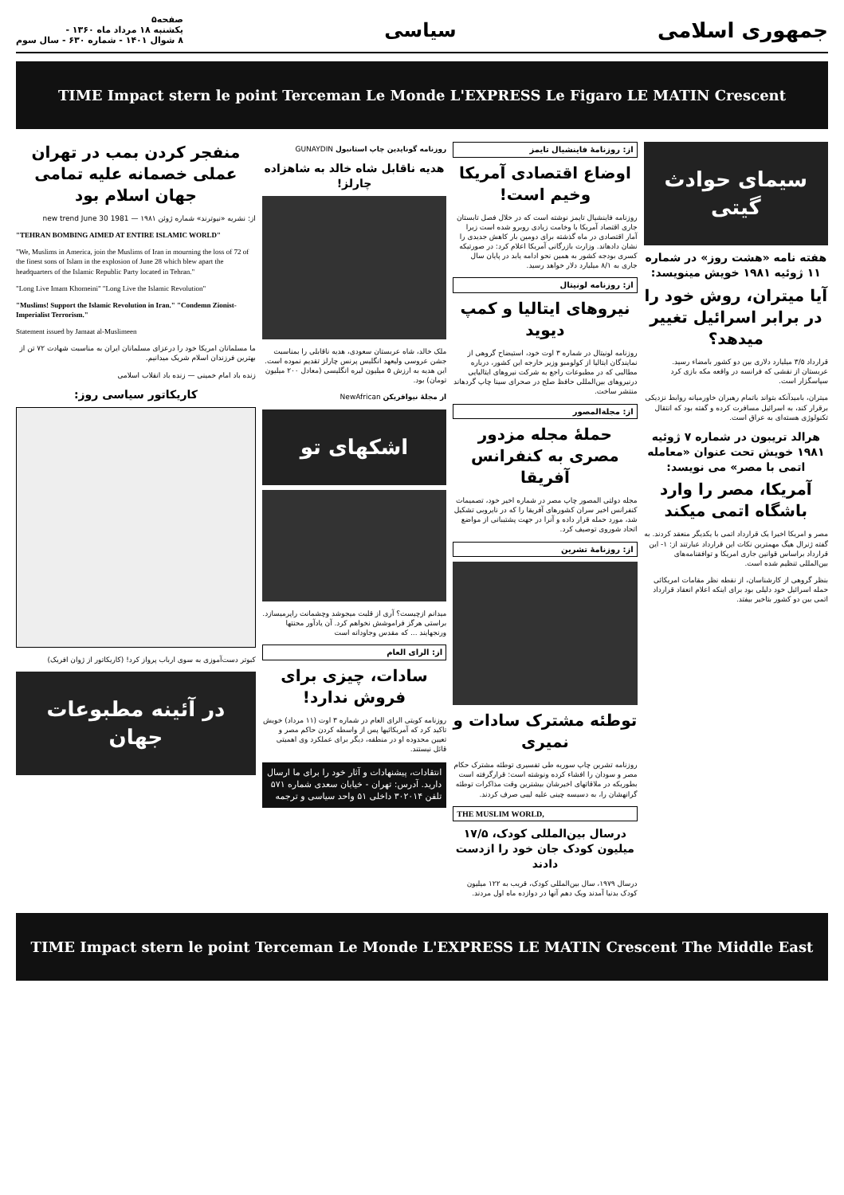جمهوری اسلامی سیاسی
صفحه۵
یکشنبه ۱۸ مرداد ماه ۱۳۶۰ -
۸ شوال ۱۴۰۱ - شماره ۶۳۰ - سال سوم
TIME Impact stern le point Terceman Le Monde L'EXPRESS Le Figaro LE MATIN Crescent
سیمای حوادث گیتی
هفته نامه «هشت روز» در شماره ۱۱ ژوئیه ۱۹۸۱ خویش مینویسد:
آیا میتران، روش خود را در برابر اسرائیل تغییر میدهد؟
قرارداد ۳/۵ میلیارد دلاری بین دو کشور بامضاء رسید. عربستان از نقشی که فرانسه در واقعه مکه بازی کرد سپاسگزار است.
میتران، بامیدآنکه بتواند باتمام رهبران خاورمیانه روابط نزدیکی برقرار کند، به اسرائیل مسافرت کرده و گفته بود که انتقال تکنولوژی هسته‌ای به عراق است.
هرالد تریبون در شماره ۷ ژوئیه ۱۹۸۱ خویش تحت عنوان «معامله اتمی با مصر» می نویسد:
آمریکا، مصر را وارد باشگاه اتمی میکند
مصر و امریکا اخیرا یک قرارداد اتمی با یکدیگر منعقد کردند. به گفته ژنرال هیگ مهمترین نکات این قرارداد عبارتند از: ۱- این قرارداد براساس قوانین جاری امریکا و توافقنامه‌های بین‌المللی تنظیم شده است.
بنظر گروهی از کارشناسان، از نقطه نظر مقامات امریکائی حمله اسرائیل خود دلیلی بود برای اینکه اعلام انعقاد قرارداد اتمی بین دو کشور بتاخیر بیفتد.
از: روزنامهٔ فاینشیال تایمز
اوضاع اقتصادی آمریکا وخیم است!
روزنامه فاینشیال تایمز نوشته است که در خلال فصل تابستان جاری اقتصاد آمریکا با وخامت زیادی روبرو شده است زیرا آمار اقتصادی در ماه گذشته برای دومین بار کاهش جدیدی را نشان دادهاند. وزارت بازرگانی آمریکا اعلام کرد: در صورتیکه کسری بودجه کشور به همین نحو ادامه یابد در پایان سال جاری به ۸/۱ میلیارد دلار خواهد رسید.
از: روزنامه لونیتال
نیروهای ایتالیا و کمپ دیوید
روزنامه لونیتال در شماره ۳ اوت خود، استیضاح گروهی از نمایندگان ایتالیا از کولومبو وزیر خارجه این کشور، درباره مطالبی که در مطبوعات راجع به شرکت نیروهای ایتالیایی درنیروهای بین‌المللی حافظ صلح در صحرای سینا چاپ گردهاند منتشر ساخت.
از: مجلةالمصور
حملهٔ مجله مزدور مصری به کنفرانس آفریقا
مجله دولتی المصور چاپ مصر در شماره اخیر خود، تصمیمات کنفرانس اخیر سران کشورهای آفریقا را که در نایروبی تشکیل شد، مورد حمله قرار داده و آنرا در جهت پشتیبانی از مواضع اتحاد شوروی توصیف کرد.
از: روزنامهٔ تشرین
توطئه مشترک سادات و نمیری
روزنامه تشرین چاپ سوریه طی تفسیری توطئه مشترک حکام مصر و سودان را افشاء کرده ونوشته است: قرارگرفته است بطوریکه در ملاقاتهای اخیرشان بیشترین وقت مذاکرات توطئه گرانهشان را، به دسیسه چینی علیه لیبی صرف کردند.
THE MUSLIM WORLD,
درسال بین‌المللی کودک، ۱۷/۵ میلیون کودک جان خود را ازدست دادند
درسال ۱۹۷۹، سال بین‌المللی کودک، قریب به ۱۲۲ میلیون کودک بدنیا آمدند ویک دهم آنها در دوازده ماه اول مردند.
روزنامه گونایدین چاپ استانبول GUNAYDIN
هدیه ناقابل شاه خالد به شاهزاده چارلز!
ملک خالد، شاه عربستان سعودی، هدیه ناقابلی را بمناسبت جشن عروسی ولیعهد انگلیس پرنس چارلز تقدیم نموده است. این هدیه به ارزش ۵ میلیون لیره انگلیسی (معادل ۲۰۰ میلیون تومان) بود.
از مجلهٔ نیوافریکن NewAfrican
اشکهای تو
میدانم ازچیست؟ آری از قلبت میجوشد وچشمانت راپرمیسازد. براستی هرگز فراموشش نخواهم کرد. آن یادآور محنتها ورنجهایند ... که مقدس وجاودانه است
از: الرای العام
سادات، چیزی برای فروش ندارد!
روزنامه کویتی الرای العام در شماره ۳ اوت (۱۱ مرداد) خویش تاکید کرد که آمریکائیها پس از واسطه کردن حاکم مصر و تعیین محدوده او در منطقه، دیگر برای عملکرد وی اهمیتی قائل نیستند.
انتقادات، پیشنهادات و آثار خود را برای ما ارسال دارید. آدرس: تهران - خیابان سعدی شماره ۵۷۱ تلفن ۳۰۲۰۱۴ داخلی ۵۱ واحد سیاسی و ترجمه
منفجر کردن بمب در تهران عملی خصمانه علیه تمامی جهان اسلام بود
از: نشریه «نیوترند» شماره ژوئن ۱۹۸۱ — new trend June 30 1981
"TEHRAN BOMBING AIMED AT ENTIRE ISLAMIC WORLD"
"We, Muslims in America, join the Muslims of Iran in mourning the loss of 72 of the finest sons of Islam in the explosion of June 28 which blew apart the headquarters of the Islamic Republic Party located in Tehran."
"Long Live Imam Khomeini" "Long Live the Islamic Revolution"
"Muslims! Support the Islamic Revolution in Iran." "Condemn Zionist-Imperialist Terrorism."
Statement issued by Jamaat al-Muslimeen
ما مسلمانان امریکا خود را درعزای مسلمانان ایران به مناسبت شهادت ۷۲ تن از بهترین فرزندان اسلام شریک میدانیم.
زنده باد امام خمینی — زنده باد انقلاب اسلامی
کاریکاتور سیاسی روز:
کبوتر دست‌آموزی به سوی ارباب پرواز کرد! (کاریکاتور از ژوان افریک)
در آئینه مطبوعات جهان
TIME Impact stern le point Terceman Le Monde L'EXPRESS LE MATIN Crescent The Middle East